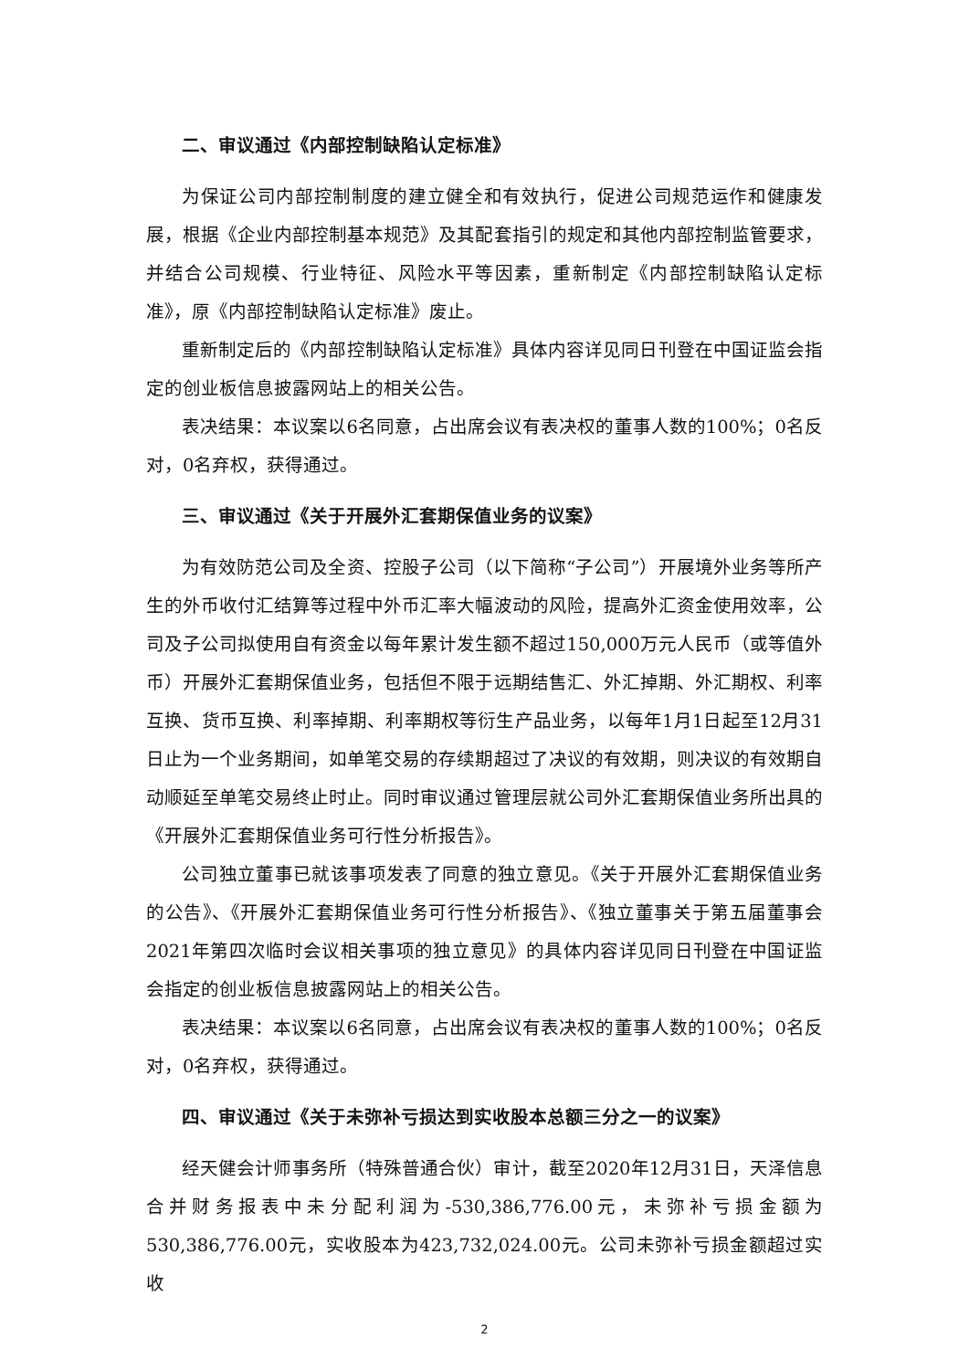二、审议通过《内部控制缺陷认定标准》
为保证公司内部控制制度的建立健全和有效执行，促进公司规范运作和健康发展，根据《企业内部控制基本规范》及其配套指引的规定和其他内部控制监管要求，并结合公司规模、行业特征、风险水平等因素，重新制定《内部控制缺陷认定标准》，原《内部控制缺陷认定标准》废止。
重新制定后的《内部控制缺陷认定标准》具体内容详见同日刊登在中国证监会指定的创业板信息披露网站上的相关公告。
表决结果：本议案以6名同意，占出席会议有表决权的董事人数的100%；0名反对，0名弃权，获得通过。
三、审议通过《关于开展外汇套期保值业务的议案》
为有效防范公司及全资、控股子公司（以下简称“子公司”）开展境外业务等所产生的外币收付汇结算等过程中外币汇率大幅波动的风险，提高外汇资金使用效率，公司及子公司拟使用自有资金以每年累计发生额不超过150,000万元人民币（或等值外币）开展外汇套期保值业务，包括但不限于远期结售汇、外汇掉期、外汇期权、利率互换、货币互换、利率掉期、利率期权等衍生产品业务，以每年1月1日起至12月31日止为一个业务期间，如单笔交易的存续期超过了决议的有效期，则决议的有效期自动顺延至单笔交易终止时止。同时审议通过管理层就公司外汇套期保值业务所出具的《开展外汇套期保值业务可行性分析报告》。
公司独立董事已就该事项发表了同意的独立意见。《关于开展外汇套期保值业务的公告》、《开展外汇套期保值业务可行性分析报告》、《独立董事关于第五届董事会2021年第四次临时会议相关事项的独立意见》的具体内容详见同日刊登在中国证监会指定的创业板信息披露网站上的相关公告。
表决结果：本议案以6名同意，占出席会议有表决权的董事人数的100%；0名反对，0名弃权，获得通过。
四、审议通过《关于未弥补亏损达到实收股本总额三分之一的议案》
经天健会计师事务所（特殊普通合伙）审计，截至2020年12月31日，天泽信息合并财务报表中未分配利润为-530,386,776.00元，未弥补亏损金额为530,386,776.00元，实收股本为423,732,024.00元。公司未弥补亏损金额超过实收
2